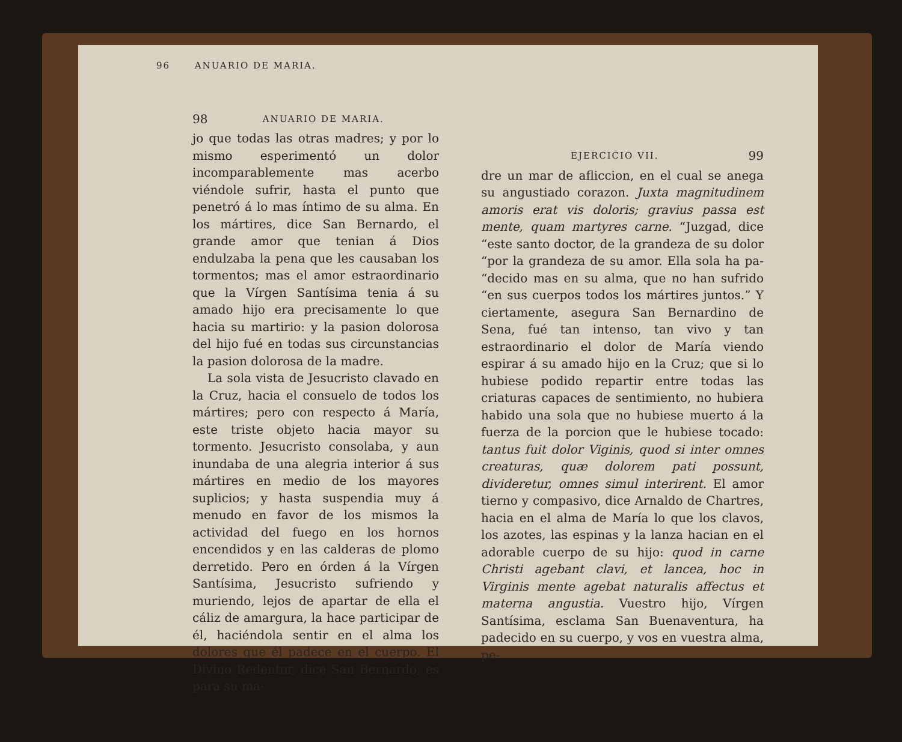96 ANUARIO DE MARIA.
98 ANUARIO DE MARIA.
jo que todas las otras madres; y por lo mismo esperimentó un dolor incomparablemente mas acerbo viéndole sufrir, hasta el punto que penetró á lo mas íntimo de su alma. En los mártires, dice San Bernardo, el grande amor que tenian á Dios endulzaba la pena que les causaban los tormentos; mas el amor estraordinario que la Vírgen Santísima tenia á su amado hijo era precisamente lo que hacia su martirio: y la pasion dolorosa del hijo fué en todas sus circunstancias la pasion dolorosa de la madre.
La sola vista de Jesucristo clavado en la Cruz, hacia el consuelo de todos los mártires; pero con respecto á María, este triste objeto hacia mayor su tormento. Jesucristo consolaba, y aun inundaba de una alegria interior á sus mártires en medio de los mayores suplicios; y hasta suspendia muy á menudo en favor de los mismos la actividad del fuego en los hornos encendidos y en las calderas de plomo derretido. Pero en órden á la Vírgen Santísima, Jesucristo sufriendo y muriendo, lejos de apartar de ella el cáliz de amargura, la hace participar de él, haciéndola sentir en el alma los dolores que él padece en el cuerpo. El Divino Redentor, dice San Bernardo, es para su ma-
EJERCICIO VII. 99
dre un mar de afliccion, en el cual se anega su angustiado corazon. Juxta magnitudinem amoris erat vis doloris; gravius passa est mente, quam martyres carne. “Juzgad, dice “este santo doctor, de la grandeza de su dolor “por la grandeza de su amor. Ella sola ha pa- “decido mas en su alma, que no han sufrido “en sus cuerpos todos los mártires juntos.” Y ciertamente, asegura San Bernardino de Sena, fué tan intenso, tan vivo y tan estraordinario el dolor de María viendo espirar á su amado hijo en la Cruz; que si lo hubiese podido repartir entre todas las criaturas capaces de sentimiento, no hubiera habido una sola que no hubiese muerto á la fuerza de la porcion que le hubiese tocado: tantus fuit dolor Viginis, quod si inter omnes creaturas, quæ dolorem pati possunt, divideretur, omnes simul interirent. El amor tierno y compasivo, dice Arnaldo de Chartres, hacia en el alma de María lo que los clavos, los azotes, las espinas y la lanza hacian en el adorable cuerpo de su hijo: quod in carne Christi agebant clavi, et lancea, hoc in Virginis mente agebat naturalis affectus et materna angustia. Vuestro hijo, Vírgen Santísima, esclama San Buenaventura, ha padecido en su cuerpo, y vos en vuestra alma, pe-